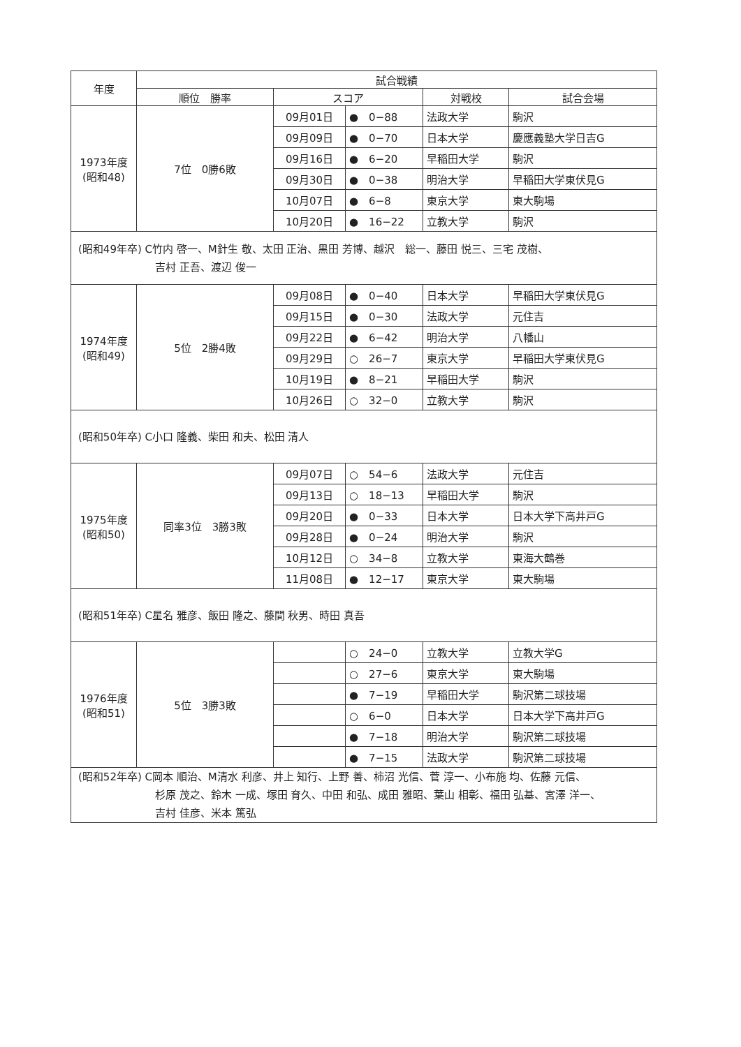| 年度 | 試合戦績 | | | | |
| --- | --- | --- | --- | --- | --- |
| | 順位 勝率 | スコア | | 対戦校 | 試合会場 |
| 1973年度 (昭和48) | 7位 0勝6敗 | 09月01日 | ● 0−88 | 法政大学 | 駒沢 |
| | | 09月09日 | ● 0−70 | 日本大学 | 慶應義塾大学日吉G |
| | | 09月16日 | ● 6−20 | 早稲田大学 | 駒沢 |
| | | 09月30日 | ● 0−38 | 明治大学 | 早稲田大学東伏見G |
| | | 10月07日 | ● 6−8 | 東京大学 | 東大駒場 |
| | | 10月20日 | ● 16−22 | 立教大学 | 駒沢 |
| (昭和49年卒) C竹内 啓一、M針生 敬、太田 正治、黒田 芳博、越沢 総一、藤田 悦三、三宅 茂樹、 吉村 正吾、渡辺 俊一 | | | | | |
| 1974年度 (昭和49) | 5位 2勝4敗 | 09月08日 | ● 0−40 | 日本大学 | 早稲田大学東伏見G |
| | | 09月15日 | ● 0−30 | 法政大学 | 元住吉 |
| | | 09月22日 | ● 6−42 | 明治大学 | 八幡山 |
| | | 09月29日 | ○ 26−7 | 東京大学 | 早稲田大学東伏見G |
| | | 10月19日 | ● 8−21 | 早稲田大学 | 駒沢 |
| | | 10月26日 | ○ 32−0 | 立教大学 | 駒沢 |
| (昭和50年卒) C小口 隆義、柴田 和夫、松田 清人 | | | | | |
| 1975年度 (昭和50) | 同率3位 3勝3敗 | 09月07日 | ○ 54−6 | 法政大学 | 元住吉 |
| | | 09月13日 | ○ 18−13 | 早稲田大学 | 駒沢 |
| | | 09月20日 | ● 0−33 | 日本大学 | 日本大学下高井戸G |
| | | 09月28日 | ● 0−24 | 明治大学 | 駒沢 |
| | | 10月12日 | ○ 34−8 | 立教大学 | 東海大鶴巻 |
| | | 11月08日 | ● 12−17 | 東京大学 | 東大駒場 |
| (昭和51年卒) C星名 雅彦、飯田 隆之、藤間 秋男、時田 真吾 | | | | | |
| 1976年度 (昭和51) | 5位 3勝3敗 | | ○ 24−0 | 立教大学 | 立教大学G |
| | | | ○ 27−6 | 東京大学 | 東大駒場 |
| | | | ● 7−19 | 早稲田大学 | 駒沢第二球技場 |
| | | | ○ 6−0 | 日本大学 | 日本大学下高井戸G |
| | | | ● 7−18 | 明治大学 | 駒沢第二球技場 |
| | | | ● 7−15 | 法政大学 | 駒沢第二球技場 |
| (昭和52年卒) C岡本 順治、M清水 利彦、井上 知行、上野 善、柿沼 光信、菅 淳一、小布施 均、佐藤 元信、 杉原 茂之、鈴木 一成、塚田 育久、中田 和弘、成田 雅昭、葉山 相彰、福田 弘基、宮澤 洋一、 吉村 佳彦、米本 篤弘 | | | | | |